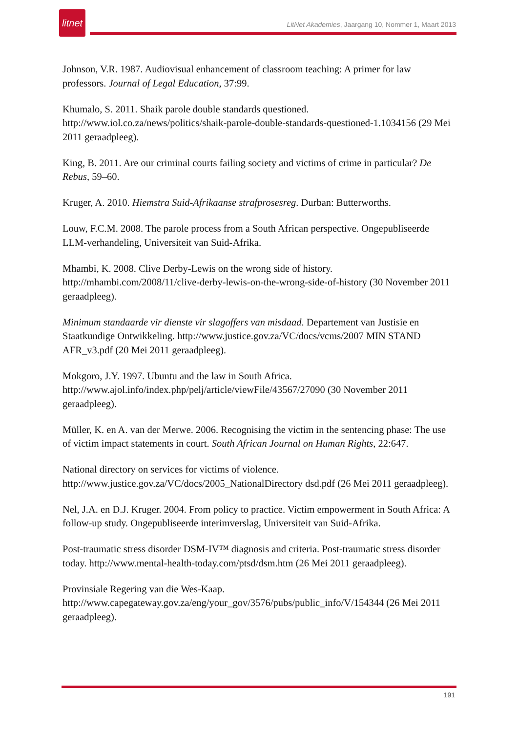litnet
LitNet Akademies, Jaargang 10, Nommer 1, Maart 2013
Johnson, V.R. 1987. Audiovisual enhancement of classroom teaching: A primer for law professors. Journal of Legal Education, 37:99.
Khumalo, S. 2011. Shaik parole double standards questioned. http://www.iol.co.za/news/politics/shaik-parole-double-standards-questioned-1.1034156 (29 Mei 2011 geraadpleeg).
King, B. 2011. Are our criminal courts failing society and victims of crime in particular? De Rebus, 59–60.
Kruger, A. 2010. Hiemstra Suid-Afrikaanse strafprosesreg. Durban: Butterworths.
Louw, F.C.M. 2008. The parole process from a South African perspective. Ongepubliseerde LLM-verhandeling, Universiteit van Suid-Afrika.
Mhambi, K. 2008. Clive Derby-Lewis on the wrong side of history. http://mhambi.com/2008/11/clive-derby-lewis-on-the-wrong-side-of-history (30 November 2011 geraadpleeg).
Minimum standaarde vir dienste vir slagoffers van misdaad. Departement van Justisie en Staatkundige Ontwikkeling. http://www.justice.gov.za/VC/docs/vcms/2007 MIN STAND AFR_v3.pdf (20 Mei 2011 geraadpleeg).
Mokgoro, J.Y. 1997. Ubuntu and the law in South Africa. http://www.ajol.info/index.php/pelj/article/viewFile/43567/27090 (30 November 2011 geraadpleeg).
Müller, K. en A. van der Merwe. 2006. Recognising the victim in the sentencing phase: The use of victim impact statements in court. South African Journal on Human Rights, 22:647.
National directory on services for victims of violence. http://www.justice.gov.za/VC/docs/2005_NationalDirectory dsd.pdf (26 Mei 2011 geraadpleeg).
Nel, J.A. en D.J. Kruger. 2004. From policy to practice. Victim empowerment in South Africa: A follow-up study. Ongepubliseerde interimverslag, Universiteit van Suid-Afrika.
Post-traumatic stress disorder DSM-IV™ diagnosis and criteria. Post-traumatic stress disorder today. http://www.mental-health-today.com/ptsd/dsm.htm (26 Mei 2011 geraadpleeg).
Provinsiale Regering van die Wes-Kaap. http://www.capegateway.gov.za/eng/your_gov/3576/pubs/public_info/V/154344 (26 Mei 2011 geraadpleeg).
191